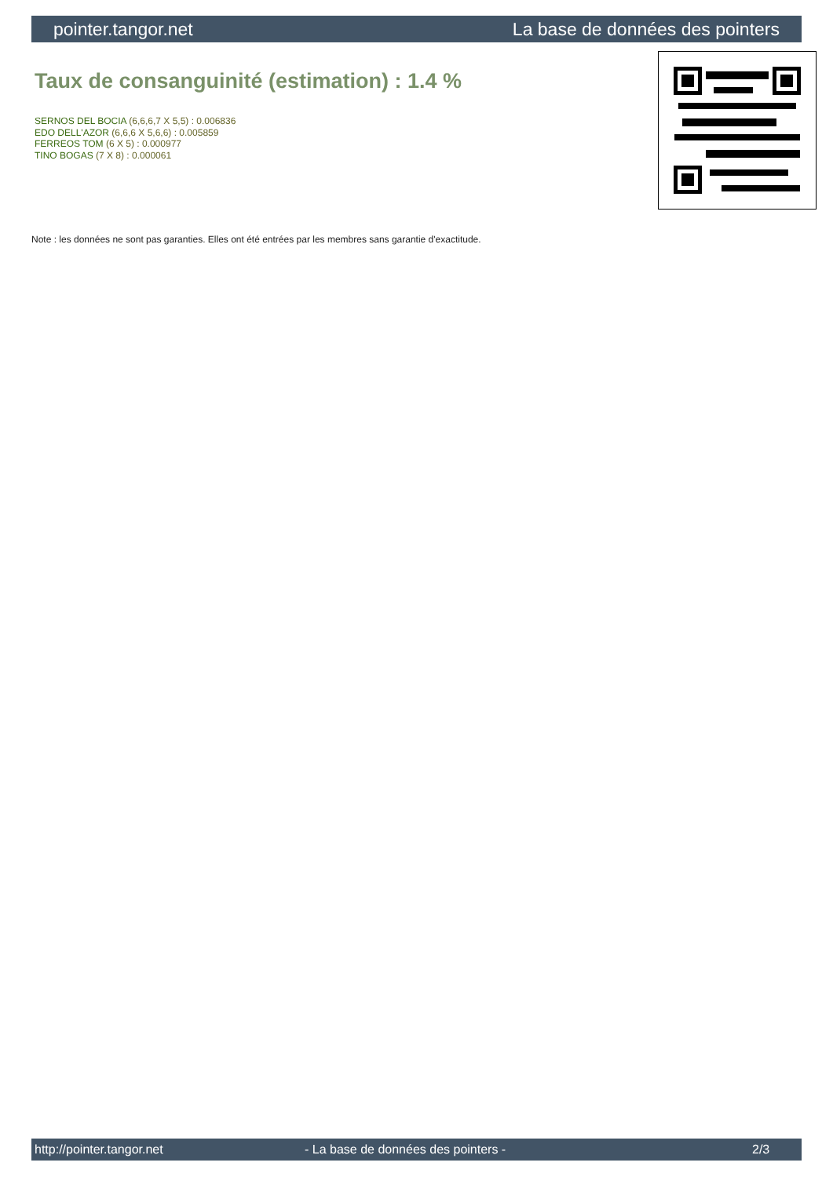pointer.tangor.net La base de données des pointers
Taux de consanguinité (estimation) : 1.4 %
SERNOS DEL BOCIA (6,6,6,7 X 5,5) : 0.006836
EDO DELL'AZOR (6,6,6 X 5,6,6) : 0.005859
FERREOS TOM (6 X 5) : 0.000977
TINO BOGAS (7 X 8) : 0.000061
Note : les données ne sont pas garanties. Elles ont été entrées par les membres sans garantie d'exactitude.
http://pointer.tangor.net - La base de données des pointers - 2/3